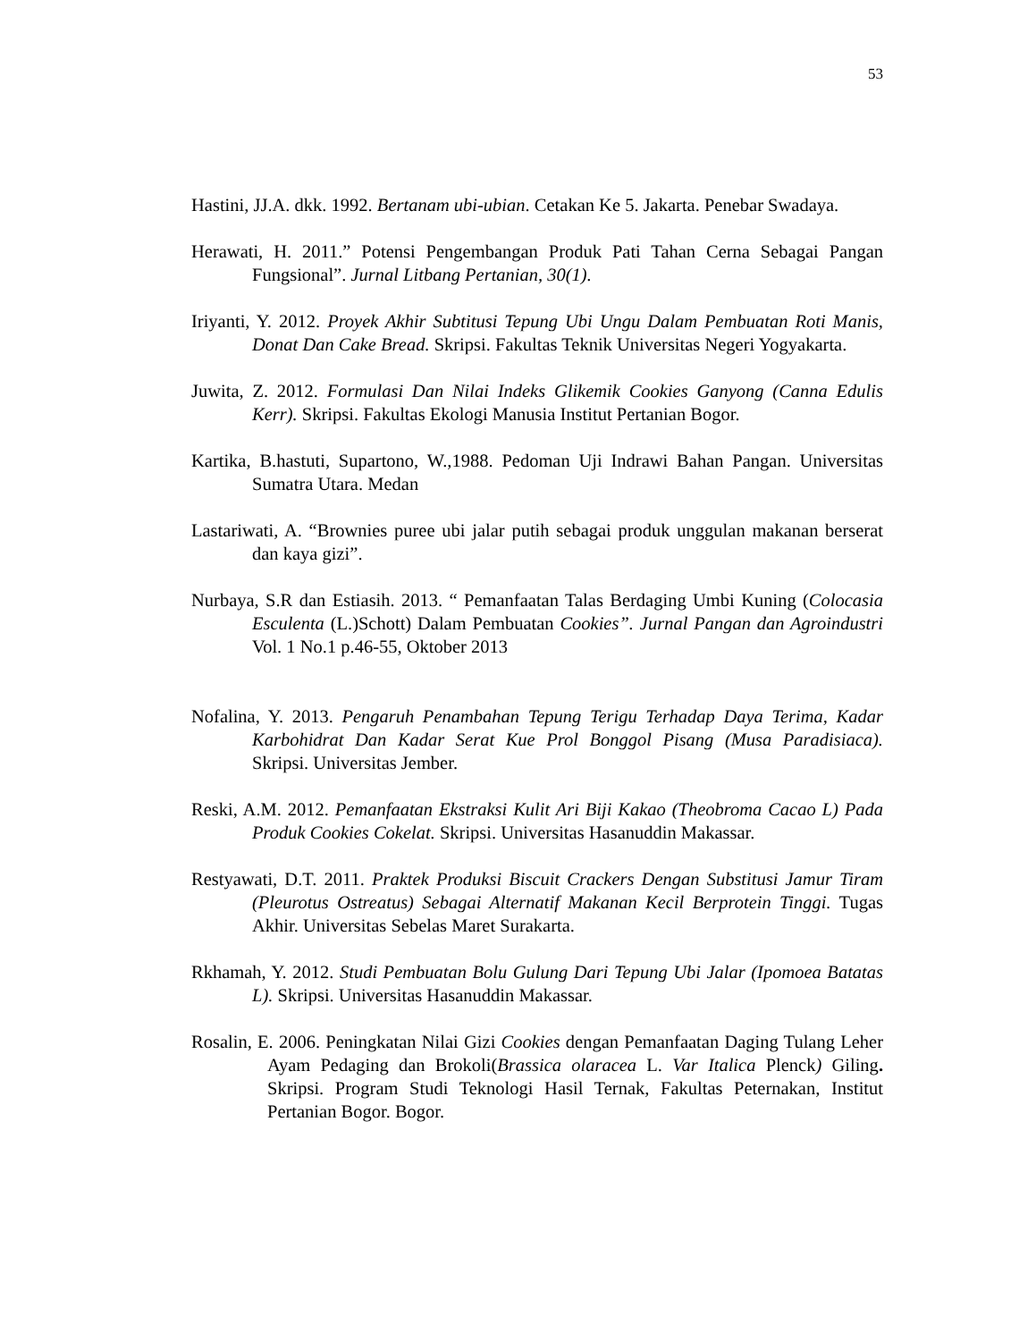53
Hastini, JJ.A. dkk. 1992. Bertanam ubi-ubian. Cetakan Ke 5. Jakarta. Penebar Swadaya.
Herawati, H. 2011.” Potensi Pengembangan Produk Pati Tahan Cerna Sebagai Pangan Fungsional”. Jurnal Litbang Pertanian, 30(1).
Iriyanti, Y. 2012. Proyek Akhir Subtitusi Tepung Ubi Ungu Dalam Pembuatan Roti Manis, Donat Dan Cake Bread. Skripsi. Fakultas Teknik Universitas Negeri Yogyakarta.
Juwita, Z. 2012. Formulasi Dan Nilai Indeks Glikemik Cookies Ganyong (Canna Edulis Kerr). Skripsi. Fakultas Ekologi Manusia Institut Pertanian Bogor.
Kartika, B.hastuti, Supartono, W.,1988. Pedoman Uji Indrawi Bahan Pangan. Universitas Sumatra Utara. Medan
Lastariwati, A. “Brownies puree ubi jalar putih sebagai produk unggulan makanan berserat dan kaya gizi”.
Nurbaya, S.R dan Estiasih. 2013. “ Pemanfaatan Talas Berdaging Umbi Kuning (Colocasia Esculenta (L.)Schott) Dalam Pembuatan Cookies”. Jurnal Pangan dan Agroindustri Vol. 1 No.1 p.46-55, Oktober 2013
Nofalina, Y. 2013. Pengaruh Penambahan Tepung Terigu Terhadap Daya Terima, Kadar Karbohidrat Dan Kadar Serat Kue Prol Bonggol Pisang (Musa Paradisiaca). Skripsi. Universitas Jember.
Reski, A.M. 2012. Pemanfaatan Ekstraksi Kulit Ari Biji Kakao (Theobroma Cacao L) Pada Produk Cookies Cokelat. Skripsi. Universitas Hasanuddin Makassar.
Restyawati, D.T. 2011. Praktek Produksi Biscuit Crackers Dengan Substitusi Jamur Tiram (Pleurotus Ostreatus) Sebagai Alternatif Makanan Kecil Berprotein Tinggi. Tugas Akhir. Universitas Sebelas Maret Surakarta.
Rkhamah, Y. 2012. Studi Pembuatan Bolu Gulung Dari Tepung Ubi Jalar (Ipomoea Batatas L). Skripsi. Universitas Hasanuddin Makassar.
Rosalin, E. 2006. Peningkatan Nilai Gizi Cookies dengan Pemanfaatan Daging Tulang Leher Ayam Pedaging dan Brokoli(Brassica olaracea L. Var Italica Plenck) Giling. Skripsi. Program Studi Teknologi Hasil Ternak, Fakultas Peternakan, Institut Pertanian Bogor. Bogor.